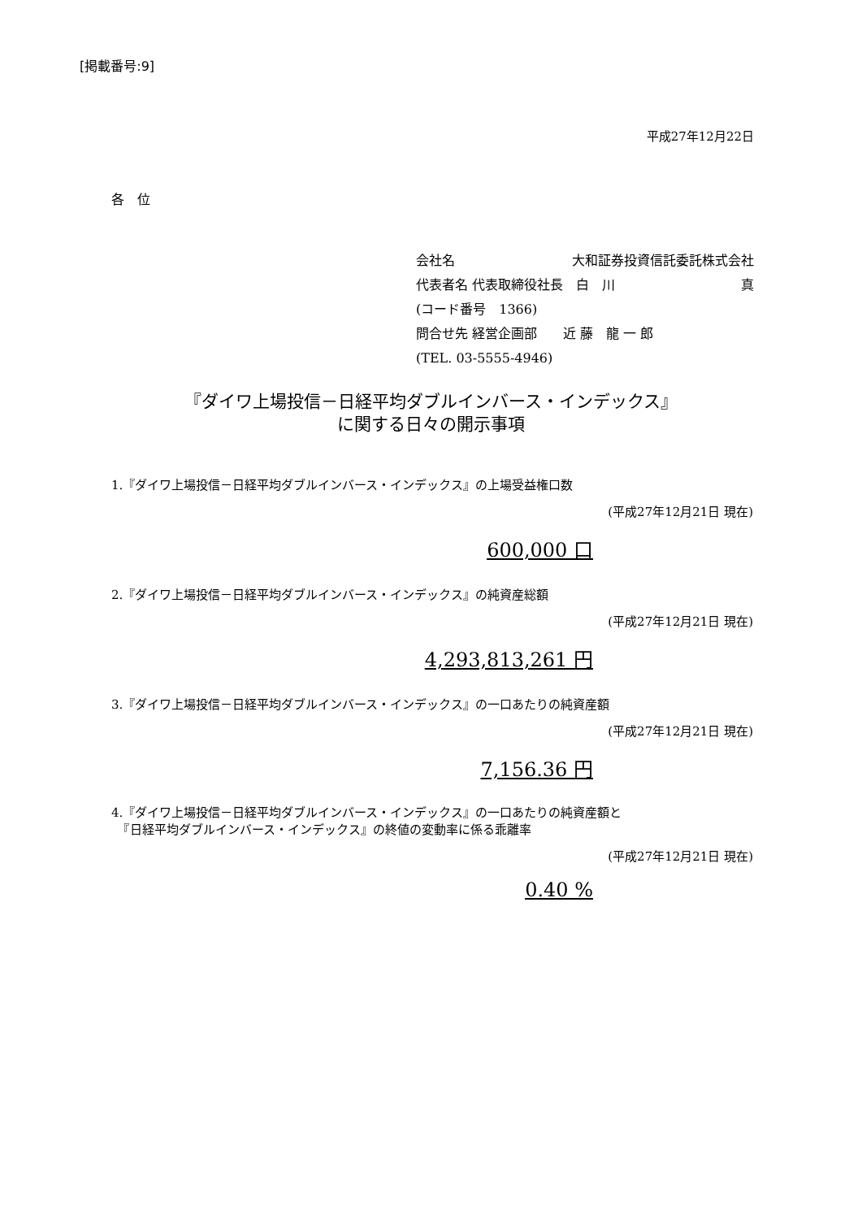[掲載番号:9]
平成27年12月22日
各　位
会社名 大和証券投資信託委託株式会社
代表者名 代表取締役社長　白　川 真
(コード番号　1366)
問合せ先 経営企画部　　近 藤　龍 一 郎
(TEL. 03-5555-4946)
『ダイワ上場投信－日経平均ダブルインバース・インデックス』
に関する日々の開示事項
1.『ダイワ上場投信－日経平均ダブルインバース・インデックス』の上場受益権口数
(平成27年12月21日 現在)
600,000 口
2.『ダイワ上場投信－日経平均ダブルインバース・インデックス』の純資産総額
(平成27年12月21日 現在)
4,293,813,261 円
3.『ダイワ上場投信－日経平均ダブルインバース・インデックス』の一口あたりの純資産額
(平成27年12月21日 現在)
7,156.36 円
4.『ダイワ上場投信－日経平均ダブルインバース・インデックス』の一口あたりの純資産額と
　『日経平均ダブルインバース・インデックス』の終値の変動率に係る乖離率
(平成27年12月21日 現在)
0.40 %